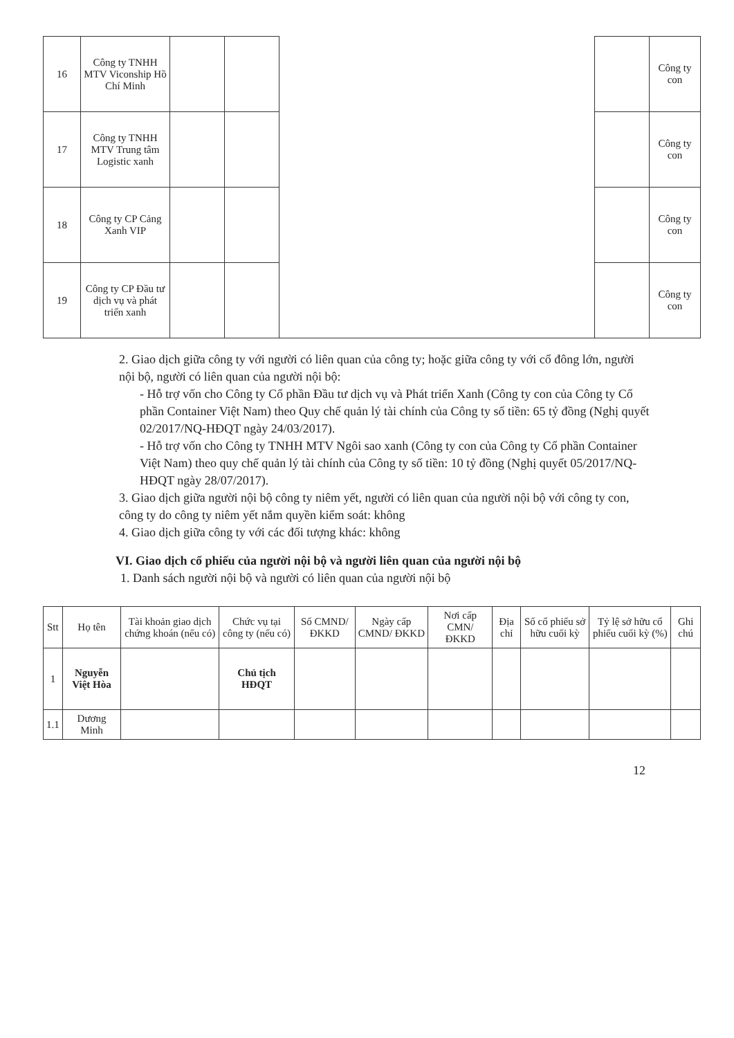| 16 | Công ty TNHH MTV Viconship Hồ Chí Minh | | | | | Công ty con |
| 17 | Công ty TNHH MTV Trung tâm Logistic xanh | | | | | Công ty con |
| 18 | Công ty CP Cảng Xanh VIP | | | | | Công ty con |
| 19 | Công ty CP Đầu tư dịch vụ và phát triển xanh | | | | | Công ty con |
2. Giao dịch giữa công ty với người có liên quan của công ty; hoặc giữa công ty với cổ đông lớn, người nội bộ, người có liên quan của người nội bộ:
- Hỗ trợ vốn cho Công ty Cổ phần Đầu tư dịch vụ và Phát triển Xanh (Công ty con của Công ty Cổ phần Container Việt Nam) theo Quy chế quản lý tài chính của Công ty số tiền: 65 tỷ đồng (Nghị quyết 02/2017/NQ-HĐQT ngày 24/03/2017).
- Hỗ trợ vốn cho Công ty TNHH MTV Ngôi sao xanh (Công ty con của Công ty Cổ phần Container Việt Nam) theo quy chế quản lý tài chính của Công ty số tiền: 10 tỷ đồng (Nghị quyết 05/2017/NQ-HĐQT ngày 28/07/2017).
3. Giao dịch giữa người nội bộ công ty niêm yết, người có liên quan của người nội bộ với công ty con, công ty do công ty niêm yết nắm quyền kiểm soát: không
4. Giao dịch giữa công ty với các đối tượng khác: không
VI. Giao dịch cổ phiếu của người nội bộ và người liên quan của người nội bộ
1. Danh sách người nội bộ và người có liên quan của người nội bộ
| Stt | Họ tên | Tài khoản giao dịch chứng khoán (nếu có) | Chức vụ tại công ty (nếu có) | Số CMND/ ĐKKD | Ngày cấp CMND/ ĐKKD | Nơi cấp CMN/ ĐKKD | Địa chỉ | Số cổ phiếu sở hữu cuối kỳ | Tỷ lệ sở hữu cổ phiếu cuối kỳ (%) | Ghi chú |
| --- | --- | --- | --- | --- | --- | --- | --- | --- | --- | --- |
| 1 | Nguyễn Việt Hòa | | Chủ tịch HĐQT | | | | | | | |
| 1.1 | Dương Minh | | | | | | | | | |
12